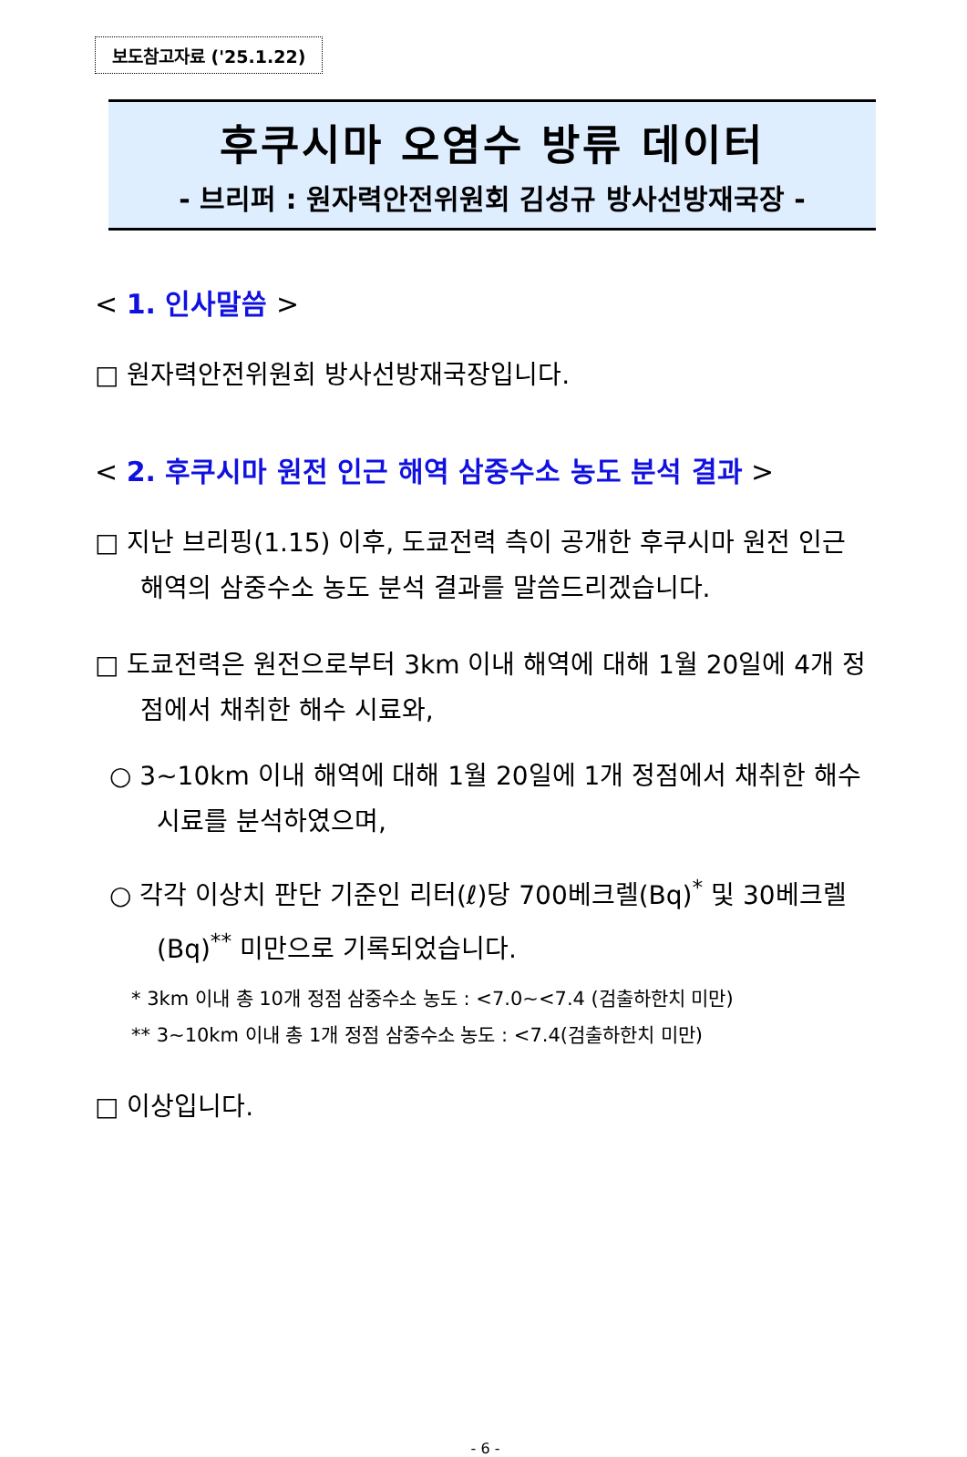보도참고자료 ('25.1.22)
후쿠시마 오염수 방류 데이터
- 브리퍼 : 원자력안전위원회 김성규 방사선방재국장 -
< 1. 인사말씀 >
□ 원자력안전위원회 방사선방재국장입니다.
< 2. 후쿠시마 원전 인근 해역 삼중수소 농도 분석 결과 >
□ 지난 브리핑(1.15) 이후, 도쿄전력 측이 공개한 후쿠시마 원전 인근 해역의 삼중수소 농도 분석 결과를 말씀드리겠습니다.
□ 도쿄전력은 원전으로부터 3km 이내 해역에 대해 1월 20일에 4개 정점에서 채취한 해수 시료와,
○ 3~10km 이내 해역에 대해 1월 20일에 1개 정점에서 채취한 해수 시료를 분석하였으며,
○ 각각 이상치 판단 기준인 리터(ℓ)당 700베크렐(Bq)<sup>*</sup> 및 30베크렐(Bq)<sup>**</sup> 미만으로 기록되었습니다.
* 3km 이내 총 10개 정점 삼중수소 농도 : <7.0~<7.4 (검출하한치 미만)
** 3~10km 이내 총 1개 정점 삼중수소 농도 : <7.4(검출하한치 미만)
□ 이상입니다.
- 6 -